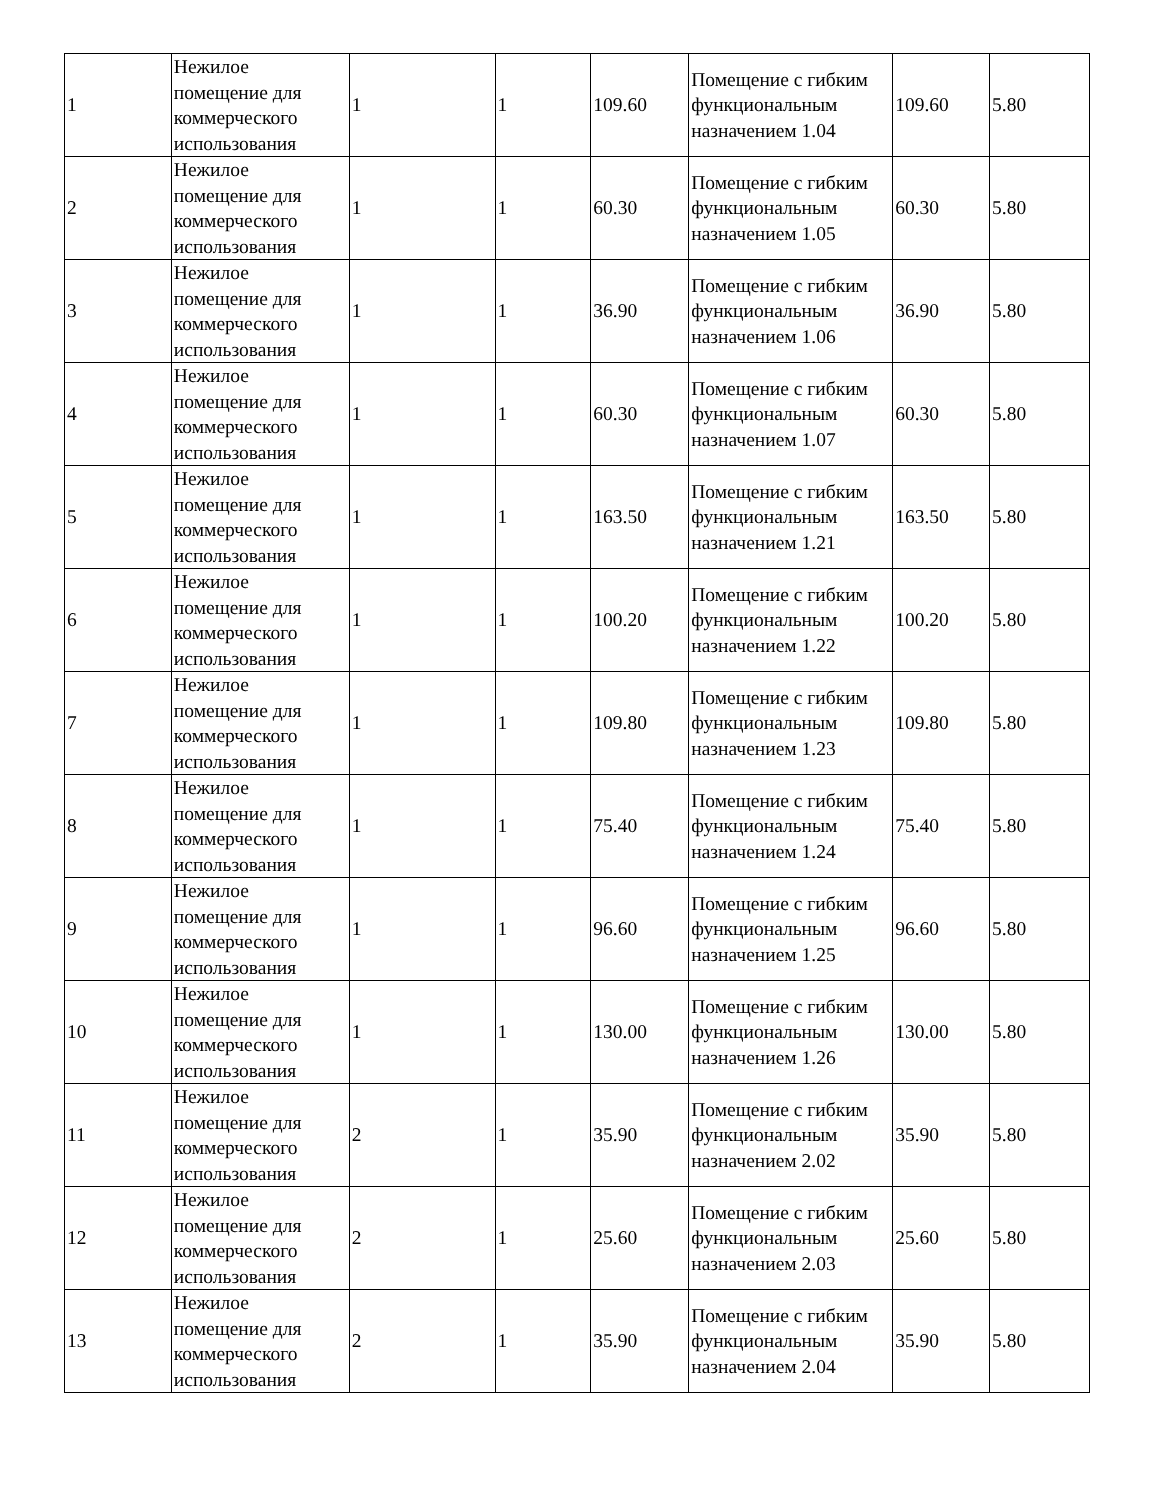| 1 | Нежилое помещение для коммерческого использования | 1 | 1 | 109.60 | Помещение с гибким функциональным назначением 1.04 | 109.60 | 5.80 |
| 2 | Нежилое помещение для коммерческого использования | 1 | 1 | 60.30 | Помещение с гибким функциональным назначением 1.05 | 60.30 | 5.80 |
| 3 | Нежилое помещение для коммерческого использования | 1 | 1 | 36.90 | Помещение с гибким функциональным назначением 1.06 | 36.90 | 5.80 |
| 4 | Нежилое помещение для коммерческого использования | 1 | 1 | 60.30 | Помещение с гибким функциональным назначением 1.07 | 60.30 | 5.80 |
| 5 | Нежилое помещение для коммерческого использования | 1 | 1 | 163.50 | Помещение с гибким функциональным назначением 1.21 | 163.50 | 5.80 |
| 6 | Нежилое помещение для коммерческого использования | 1 | 1 | 100.20 | Помещение с гибким функциональным назначением 1.22 | 100.20 | 5.80 |
| 7 | Нежилое помещение для коммерческого использования | 1 | 1 | 109.80 | Помещение с гибким функциональным назначением 1.23 | 109.80 | 5.80 |
| 8 | Нежилое помещение для коммерческого использования | 1 | 1 | 75.40 | Помещение с гибким функциональным назначением 1.24 | 75.40 | 5.80 |
| 9 | Нежилое помещение для коммерческого использования | 1 | 1 | 96.60 | Помещение с гибким функциональным назначением 1.25 | 96.60 | 5.80 |
| 10 | Нежилое помещение для коммерческого использования | 1 | 1 | 130.00 | Помещение с гибким функциональным назначением 1.26 | 130.00 | 5.80 |
| 11 | Нежилое помещение для коммерческого использования | 2 | 1 | 35.90 | Помещение с гибким функциональным назначением 2.02 | 35.90 | 5.80 |
| 12 | Нежилое помещение для коммерческого использования | 2 | 1 | 25.60 | Помещение с гибким функциональным назначением 2.03 | 25.60 | 5.80 |
| 13 | Нежилое помещение для коммерческого использования | 2 | 1 | 35.90 | Помещение с гибким функциональным назначением 2.04 | 35.90 | 5.80 |